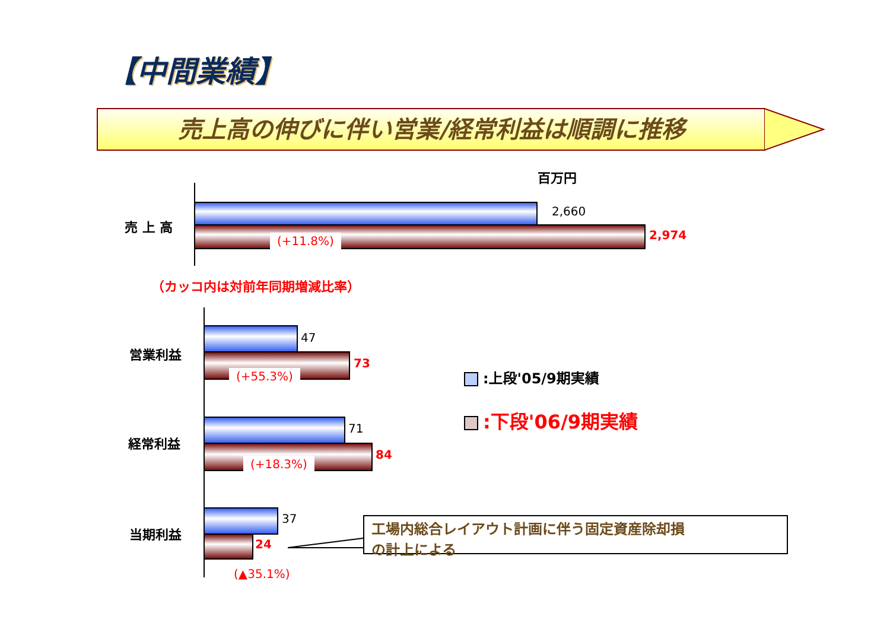【中間業績】
売上高の伸びに伴い営業/経常利益は順調に推移
百万円
売 上 高
2,660
(+11.8%) 2,974
（カッコ内は対前年同期増減比率）
営業利益
47
(+55.3%)
73
経常利益
71
(+18.3%)
84
当期利益
37
24
(▲35.1%)
:上段'05/9期実績
:下段'06/9期実績
工場内総合レイアウト計画に伴う固定資産除却損
の計上による